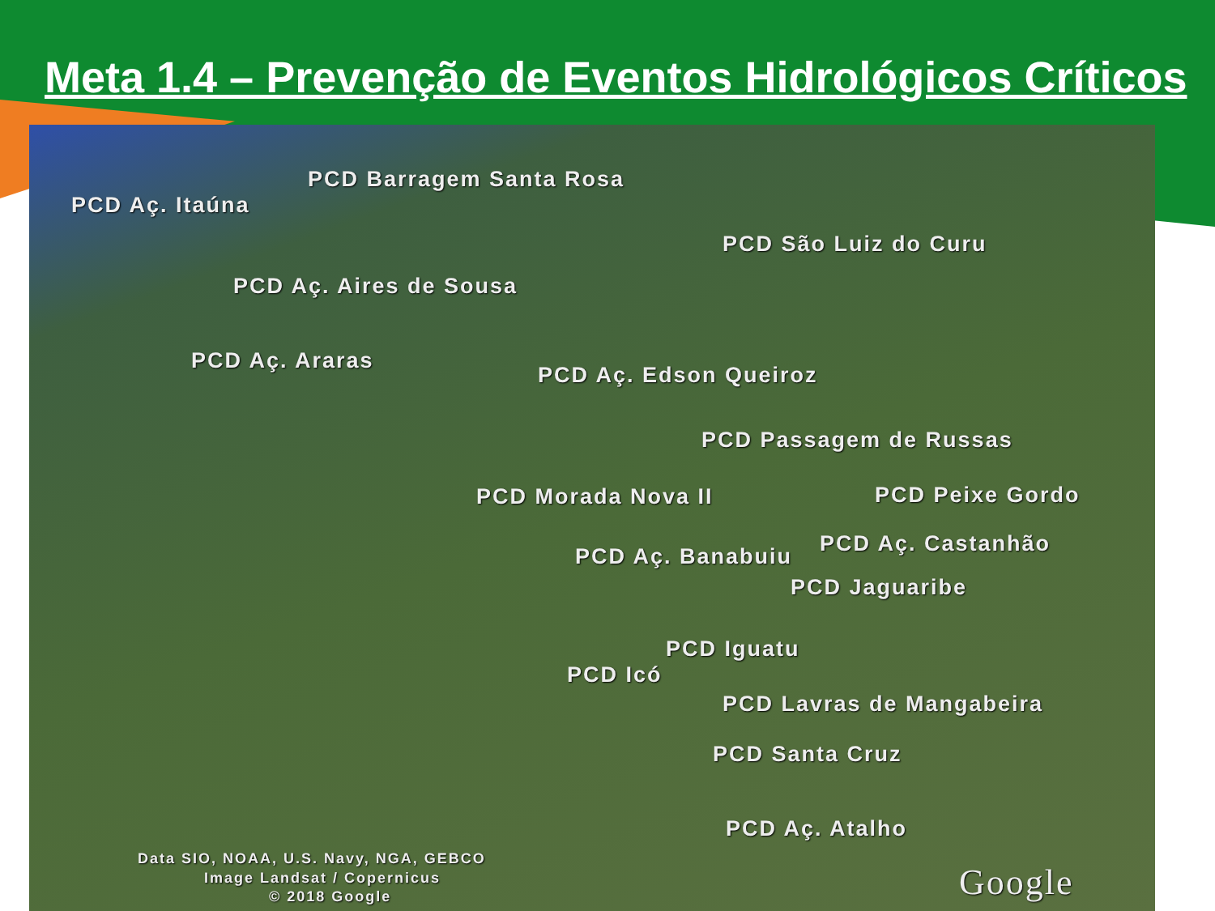Meta 1.4 – Prevenção de Eventos Hidrológicos Críticos
PCD Barragem Santa Rosa
PCD Aç. Itaúna
PCD São Luiz do Curu
PCD Aç. Aires de Sousa
PCD Aç. Araras
PCD Aç. Edson Queiroz
PCD Passagem de Russas
PCD Morada Nova II PCD Peixe Gordo
PCD Aç. Castanhão
PCD Aç. Banabuiu
PCD Jaguaribe
PCD Iguatu
PCD Icó
PCD Lavras de Mangabeira
PCD Santa Cruz
PCD Aç. Atalho
Data SIO, NOAA, U.S. Navy, NGA, GEBCO
Image Landsat / Copernicus
© 2018 Google Google